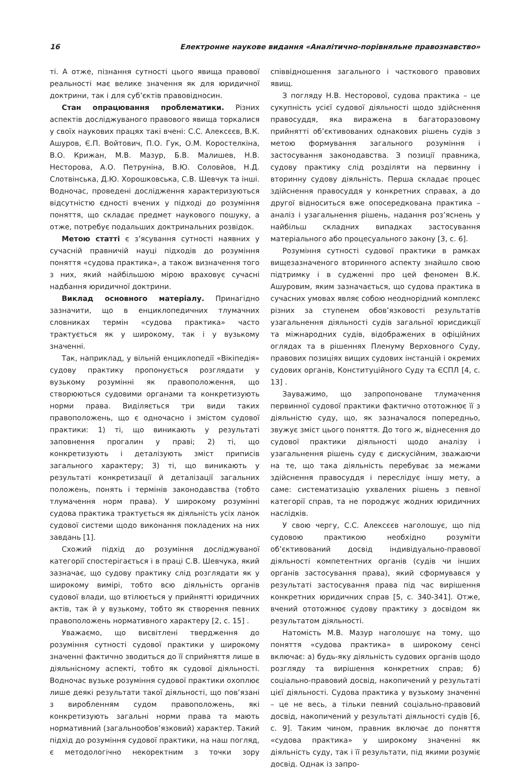16 Електронне наукове видання «Аналітично-порівняльне правознавство»
ті. А отже, пізнання сутності цього явища правової реальності має велике значення як для юридичної доктрини, так і для суб’єктів правовідносин.
Стан опрацювання проблематики. Різних аспектів досліджуваного правового явища торкалися у своїх наукових працях такі вчені: С.С. Алексєєв, В.К. Ашуров, Є.П. Войтович, П.О. Гук, О.М. Коростелкіна, В.О. Крижан, М.В. Мазур, Б.В. Малишев, Н.В. Несторова, А.О. Петруніна, В.Ю. Соловйов, Н.Д. Слотвінська, Д.Ю. Хорошковська, С.В. Шевчук та інші. Водночас, проведені дослідження характеризуються відсутністю єдності вчених у підході до розуміння поняття, що складає предмет наукового пошуку, а отже, потребує подальших доктринальних розвідок.
Метою статті є з’ясування сутності наявних у сучасній правничій науці підходів до розуміння поняття «судова практика», а також визначення того з них, який найбільшою мірою враховує сучасні надбання юридичної доктрини.
Виклад основного матеріалу. Принагідно зазначити, що в енциклопедичних тлумачних словниках термін «судова практика» часто трактується як у широкому, так і у вузькому значенні.
Так, наприклад, у вільній енциклопедії «Вікіпедія» судову практику пропонується розглядати у вузькому розумінні як правоположення, що створюються судовими органами та конкретизують норми права. Виділяється три види таких правоположень, що є одночасно і змістом судової практики: 1) ті, що виникають у результаті заповнення прогалин у праві; 2) ті, що конкретизують і деталізують зміст приписів загального характеру; 3) ті, що виникають у результаті конкретизації й деталізації загальних положень, понять і термінів законодавства (тобто тлумачення норм права). У широкому розумінні судова практика трактується як діяльність усіх ланок судової системи щодо виконання покладених на них завдань [1].
Схожий підхід до розуміння досліджуваної категорії спостерігається і в праці С.В. Шевчука, який зазначає, що судову практику слід розглядати як у широкому вимірі, тобто всю діяльність органів судової влади, що втілюється у прийнятті юридичних актів, так й у вузькому, тобто як створення певних правоположень нормативного характеру [2, с. 15] .
Уважаємо, що висвітлені твердження до розуміння сутності судової практики у широкому значенні фактично зводиться до її сприйняття лише в діяльнісному аспекті, тобто як судової діяльності. Водночас вузьке розуміння судової практики охоплює лише деякі результати такої діяльності, що пов’язані з виробленням судом правоположень, які конкретизують загальні норми права та мають нормативний (загальнообов’язковий) характер. Такий підхід до розуміння судової практики, на наш погляд, є методологічно некоректним з точки зору співвідношення загального і часткового правових явищ.
З погляду Н.В. Несторової, судова практика – це сукупність усієї судової діяльності щодо здійснення правосуддя, яка виражена в багаторазовому прийнятті об’єктивованих однакових рішень судів з метою формування загального розуміння і застосування законодавства. З позиції правника, судову практику слід розділяти на первинну і вторинну судову діяльність. Перша складає процес здійснення правосуддя у конкретних справах, а до другої відноситься вже опосередкована практика – аналіз і узагальнення рішень, надання роз’яснень у найбільш складних випадках застосування матеріального або процесуального закону [3, с. 6].
Розуміння сутності судової практики в рамках вищезазначеного вторинного аспекту знайшло свою підтримку і в судженні про цей феномен В.К. Ашуровим, яким зазначається, що судова практика в сучасних умовах являє собою неоднорідний комплекс різних за ступенем обов’язковості результатів узагальнення діяльності судів загальної юрисдикції та міжнародних судів, відображених в офіційних оглядах та в рішеннях Пленуму Верховного Суду, правових позиціях вищих судових інстанцій і окремих судових органів, Конституційного Суду та ЄСПЛ [4, с. 13] .
Зауважимо, що запропоноване тлумачення первинної судової практики фактично ототожнює її з діяльністю суду, що, як зазначалося попередньо, звужує зміст цього поняття. До того ж, віднесення до судової практики діяльності щодо аналізу і узагальнення рішень суду є дискусійним, зважаючи на те, що така діяльність перебуває за межами здійснення правосуддя і переслідує іншу мету, а саме: систематизацію ухвалених рішень з певної категорії справ, та не породжує жодних юридичних наслідків.
У свою чергу, С.С. Алексєєв наголошує, що під судовою практикою необхідно розуміти об’єктивований досвід індивідуально-правової діяльності компетентних органів (судів чи інших органів застосування права), який сформувався у результаті застосування права під час вирішення конкретних юридичних справ [5, с. 340-341]. Отже, вчений ототожнює судову практику з досвідом як результатом діяльності.
Натомість М.В. Мазур наголошує на тому, що поняття «судова практика» в широкому сенсі включає: а) будь-яку діяльність судових органів щодо розгляду та вирішення конкретних справ; б) соціально-правовий досвід, накопичений у результаті цієї діяльності. Судова практика у вузькому значенні – це не весь, а тільки певний соціально-правовий досвід, накопичений у результаті діяльності судів [6, с. 9]. Таким чином, правник включає до поняття «судова практика» у широкому значенні як діяльність суду, так і її результати, під якими розуміє досвід. Однак із запро-